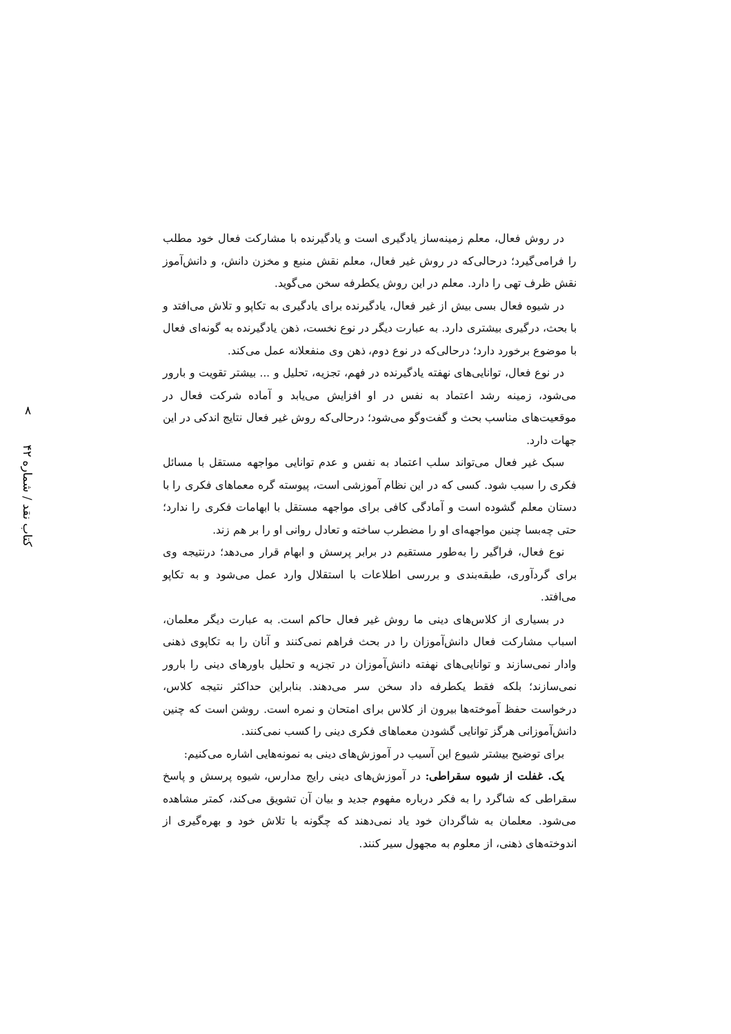۸
کتاب نقد / شماره ۴۲
در روش فعال، معلم زمینه‌ساز یادگیری است و یادگیرنده با مشارکت فعال خود مطلب را فرامی‌گیرد؛ درحالی‌که در روش غیر فعال، معلم نقش منبع و مخزن دانش، و دانش‌آموز نقش ظرف تهی را دارد. معلم در این روش یکطرفه سخن می‌گوید.
در شیوه فعال بسی بیش از غیر فعال، یادگیرنده برای یادگیری به تکاپو و تلاش می‌افتد و با بحث، درگیری بیشتری دارد. به عبارت دیگر در نوع نخست، ذهن یادگیرنده به گونه‌ای فعال با موضوع برخورد دارد؛ درحالی‌که در نوع دوم، ذهن وی منفعلانه عمل می‌کند.
در نوع فعال، توانایی‌های نهفته یادگیرنده در فهم، تجزیه، تحلیل و ... بیشتر تقویت و بارور می‌شود، زمینه رشد اعتماد به نفس در او افزایش می‌یابد و آماده شرکت فعال در موقعیت‌های مناسب بحث و گفت‌وگو می‌شود؛ درحالی‌که روش غیر فعال نتایج اندکی در این جهات دارد.
سبک غیر فعال می‌تواند سلب اعتماد به نفس و عدم توانایی مواجهه مستقل با مسائل فکری را سبب شود. کسی که در این نظام آموزشی است، پیوسته گره معماهای فکری را با دستان معلم گشوده است و آمادگی کافی برای مواجهه مستقل با ابهامات فکری را ندارد؛ حتی چه‌بسا چنین مواجهه‌ای او را مضطرب ساخته و تعادل روانی او را بر هم زند.
نوع فعال، فراگیر را به‌طور مستقیم در برابر پرسش و ابهام قرار می‌دهد؛ درنتیجه وی برای گردآوری، طبقه‌بندی و بررسی اطلاعات با استقلال وارد عمل می‌شود و به تکاپو می‌افتد.
در بسیاری از کلاس‌های دینی ما روش غیر فعال حاکم است. به عبارت دیگر معلمان، اسباب مشارکت فعال دانش‌آموزان را در بحث فراهم نمی‌کنند و آنان را به تکاپوی ذهنی وادار نمی‌سازند و توانایی‌های نهفته دانش‌آموزان در تجزیه و تحلیل باورهای دینی را بارور نمی‌سازند؛ بلکه فقط یکطرفه داد سخن سر می‌دهند. بنابراین حداکثر نتیجه کلاس، درخواست حفظ آموخته‌ها بیرون از کلاس برای امتحان و نمره است. روشن است که چنین دانش‌آموزانی هرگز توانایی گشودن معماهای فکری دینی را کسب نمی‌کنند.
برای توضیح بیشتر شیوع این آسیب در آموزش‌های دینی به نمونه‌هایی اشاره می‌کنیم:
یک. غفلت از شیوه سقراطی: در آموزش‌های دینی رایج مدارس، شیوه پرسش و پاسخ سقراطی که شاگرد را به فکر درباره مفهوم جدید و بیان آن تشویق می‌کند، کمتر مشاهده می‌شود. معلمان به شاگردان خود یاد نمی‌دهند که چگونه با تلاش خود و بهره‌گیری از اندوخته‌های ذهنی، از معلوم به مجهول سیر کنند.